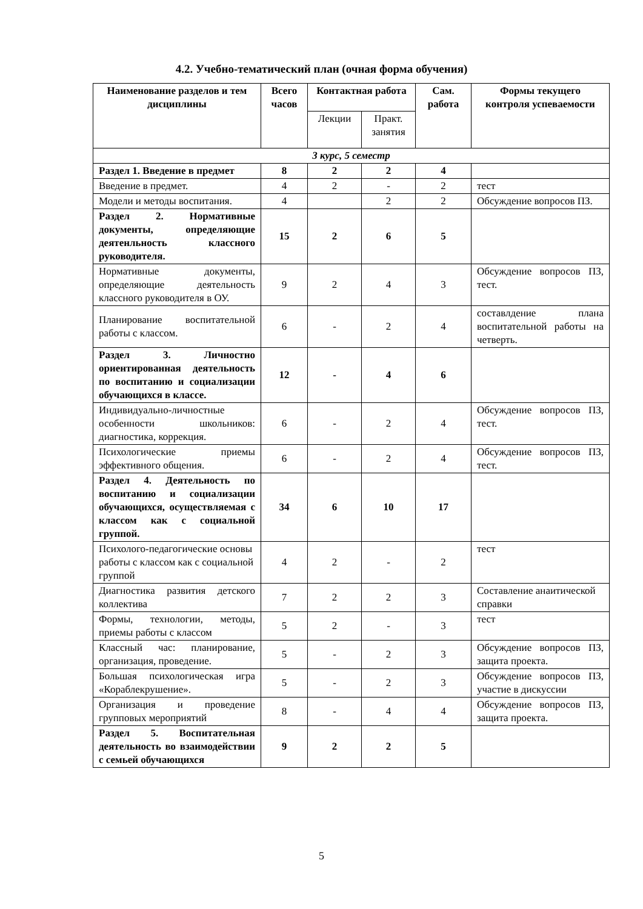4.2. Учебно-тематический план (очная форма обучения)
| Наименование разделов и тем дисциплины | Всего часов | Контактная работа | | Сам. работа | Формы текущего контроля успеваемости |
| --- | --- | --- | --- | --- | --- |
| | | Лекции | Практ. занятия | | |
| 3 курс, 5 семестр | | | | | |
| Раздел 1. Введение в предмет | 8 | 2 | 2 | 4 | |
| Введение в предмет. | 4 | 2 | - | 2 | тест |
| Модели и методы воспитания. | 4 | | 2 | 2 | Обсуждение вопросов ПЗ. |
| Раздел 2. Нормативные документы, определяющие деятенльность классного руководителя. | 15 | 2 | 6 | 5 | |
| Нормативные документы, определяющие деятельность классного руководителя в ОУ. | 9 | 2 | 4 | 3 | Обсуждение вопросов ПЗ, тест. |
| Планирование воспитательной работы с классом. | 6 | - | 2 | 4 | составлдение плана воспитательной работы на четверть. |
| Раздел 3. Личностно ориентированная деятельность по воспитанию и социализации обучающихся в классе. | 12 | - | 4 | 6 | |
| Индивидуально-личностные особенности школьников: диагностика, коррекция. | 6 | - | 2 | 4 | Обсуждение вопросов ПЗ, тест. |
| Психологические приемы эффективного общения. | 6 | - | 2 | 4 | Обсуждение вопросов ПЗ, тест. |
| Раздел 4. Деятельность по воспитанию и социализации обучающихся, осуществляемая с классом как с социальной группой. | 34 | 6 | 10 | 17 | |
| Психолого-педагогические основы работы с классом как с социальной группой | 4 | 2 | - | 2 | тест |
| Диагностика развития детского коллектива | 7 | 2 | 2 | 3 | Составление анаитической справки |
| Формы, технологии, методы, приемы работы с классом | 5 | 2 | - | 3 | тест |
| Классный час: планирование, организация, проведение. | 5 | - | 2 | 3 | Обсуждение вопросов ПЗ, защита проекта. |
| Большая психологическая игра «Кораблекрушение». | 5 | - | 2 | 3 | Обсуждение вопросов ПЗ, участие в дискуссии |
| Организация и проведение групповых мероприятий | 8 | - | 4 | 4 | Обсуждение вопросов ПЗ, защита проекта. |
| Раздел 5. Воспитательная деятельность во взаимодействии с семьей обучающихся | 9 | 2 | 2 | 5 | |
5